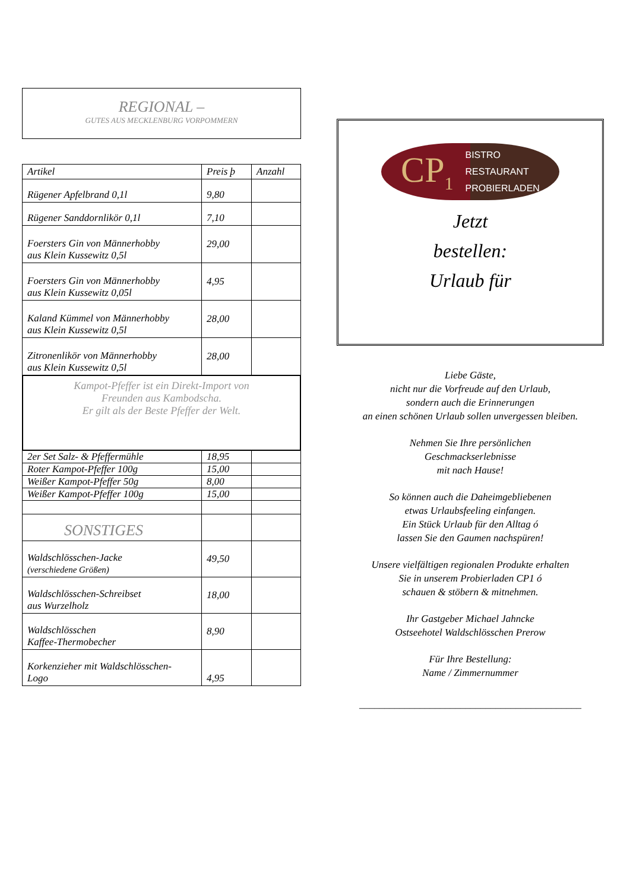REGIONAL –
GUTES AUS MECKLENBURG VORPOMMERN
| Artikel | Preis þ | Anzahl |
| --- | --- | --- |
| Rügener Apfelbrand 0,1l | 9,80 | |
| Rügener Sanddornlikör 0,1l | 7,10 | |
| Foersters Gin von Männerhobby aus Klein Kussewitz 0,5l | 29,00 | |
| Foersters Gin von Männerhobby aus Klein Kussewitz 0,05l | 4,95 | |
| Kaland Kümmel von Männerhobby aus Klein Kussewitz 0,5l | 28,00 | |
| Zitronenlikör von Männerhobby aus Klein Kussewitz 0,5l | 28,00 | |
| Kampot-Pfeffer ist ein Direkt-Import von Freunden aus Kambodscha. Er gilt als der Beste Pfeffer der Welt. | | |
| 2er Set Salz- & Pfeffermühle | 18,95 | |
| Roter Kampot-Pfeffer 100g | 15,00 | |
| Weißer Kampot-Pfeffer 50g | 8,00 | |
| Weißer Kampot-Pfeffer 100g | 15,00 | |
| SONSTIGES | | |
| Waldschlösschen-Jacke (verschiedene Größen) | 49,50 | |
| Waldschlösschen-Schreibset aus Wurzelholz | 18,00 | |
| Waldschlösschen Kaffee-Thermobecher | 8,90 | |
| Korkenzieher mit Waldschlösschen- Logo | 4,95 | |
CP<sub>1</sub> BISTRO
RESTAURANT
PROBIERLADEN
Jetzt
bestellen:
Urlaub für
Liebe Gäste,
nicht nur die Vorfreude auf den Urlaub,
sondern auch die Erinnerungen
an einen schönen Urlaub sollen unvergessen bleiben.
Nehmen Sie Ihre persönlichen
Geschmackserlebnisse
mit nach Hause!
So können auch die Daheimgebliebenen
etwas Urlaubsfeeling einfangen.
Ein Stück Urlaub für den Alltag ó
lassen Sie den Gaumen nachspüren!
Unsere vielfältigen regionalen Produkte erhalten
Sie in unserem Probierladen CP1 ó
schauen & stöbern & mitnehmen.
Ihr Gastgeber Michael Jahncke
Ostseehotel Waldschlösschen Prerow
Für Ihre Bestellung:
Name / Zimmernummer
____________________________________________